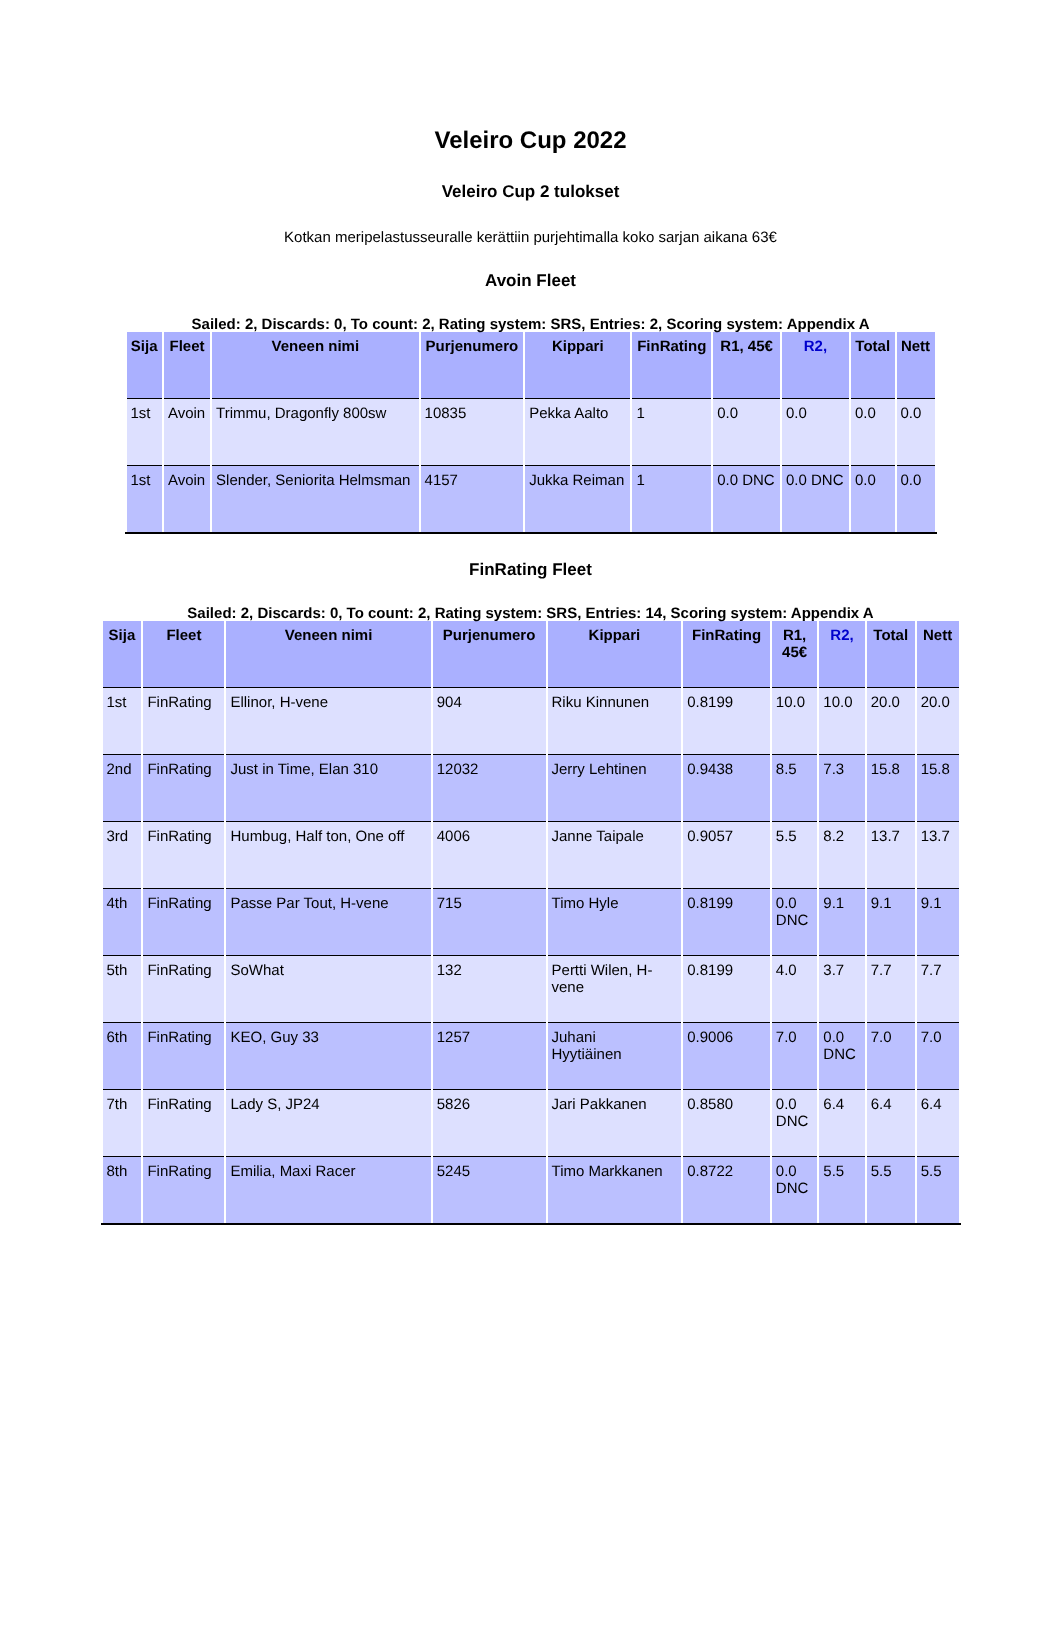Veleiro Cup 2022
Veleiro Cup 2 tulokset
Kotkan meripelastusseuralle kerättiin purjehtimalla koko sarjan aikana 63€
Avoin Fleet
Sailed: 2, Discards: 0, To count: 2, Rating system: SRS, Entries: 2, Scoring system: Appendix A
| Sija | Fleet | Veneen nimi | Purjenumero | Kippari | FinRating | R1, 45€ | R2, | Total | Nett |
| --- | --- | --- | --- | --- | --- | --- | --- | --- | --- |
| 1st | Avoin | Trimmu, Dragonfly 800sw | 10835 | Pekka Aalto | 1 | 0.0 | 0.0 | 0.0 | 0.0 |
| 1st | Avoin | Slender, Seniorita Helmsman | 4157 | Jukka Reiman | 1 | 0.0 DNC | 0.0 DNC | 0.0 | 0.0 |
FinRating Fleet
Sailed: 2, Discards: 0, To count: 2, Rating system: SRS, Entries: 14, Scoring system: Appendix A
| Sija | Fleet | Veneen nimi | Purjenumero | Kippari | FinRating | R1, 45€ | R2, | Total | Nett |
| --- | --- | --- | --- | --- | --- | --- | --- | --- | --- |
| 1st | FinRating | Ellinor, H-vene | 904 | Riku Kinnunen | 0.8199 | 10.0 | 10.0 | 20.0 | 20.0 |
| 2nd | FinRating | Just in Time, Elan 310 | 12032 | Jerry Lehtinen | 0.9438 | 8.5 | 7.3 | 15.8 | 15.8 |
| 3rd | FinRating | Humbug, Half ton, One off | 4006 | Janne Taipale | 0.9057 | 5.5 | 8.2 | 13.7 | 13.7 |
| 4th | FinRating | Passe Par Tout, H-vene | 715 | Timo Hyle | 0.8199 | 0.0 DNC | 9.1 | 9.1 | 9.1 |
| 5th | FinRating | SoWhat | 132 | Pertti Wilen, H- vene | 0.8199 | 4.0 | 3.7 | 7.7 | 7.7 |
| 6th | FinRating | KEO, Guy 33 | 1257 | Juhani Hyytiäinen | 0.9006 | 7.0 | 0.0 DNC | 7.0 | 7.0 |
| 7th | FinRating | Lady S, JP24 | 5826 | Jari Pakkanen | 0.8580 | 0.0 DNC | 6.4 | 6.4 | 6.4 |
| 8th | FinRating | Emilia, Maxi Racer | 5245 | Timo Markkanen | 0.8722 | 0.0 DNC | 5.5 | 5.5 | 5.5 |